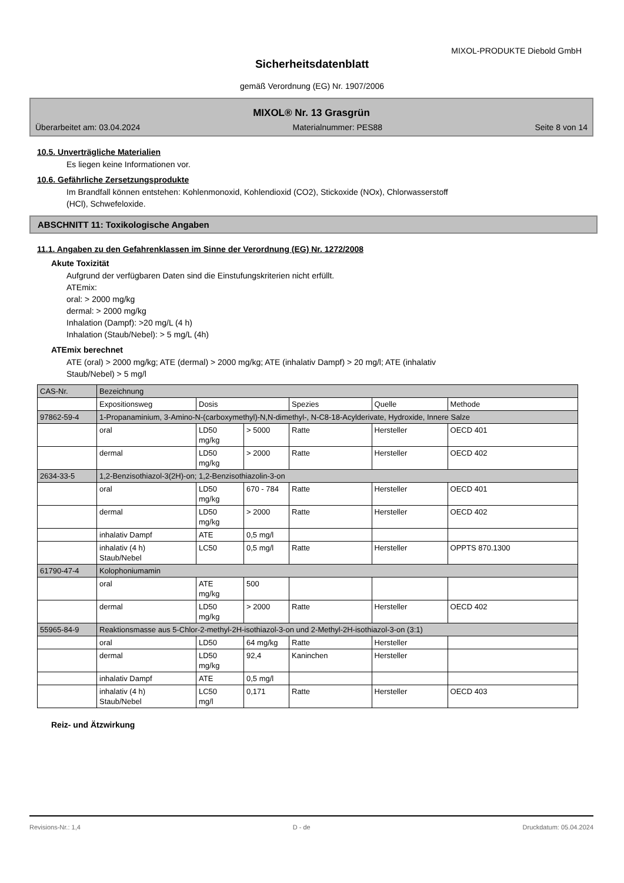MIXOL-PRODUKTE Diebold GmbH
Sicherheitsdatenblatt
gemäß Verordnung (EG) Nr. 1907/2006
MIXOL® Nr. 13 Grasgrün
Überarbeitet am: 03.04.2024 Materialnummer: PES88 Seite 8 von 14
10.5. Unverträgliche Materialien
Es liegen keine Informationen vor.
10.6. Gefährliche Zersetzungsprodukte
Im Brandfall können entstehen: Kohlenmonoxid, Kohlendioxid (CO2), Stickoxide (NOx), Chlorwasserstoff
(HCl), Schwefeloxide.
ABSCHNITT 11: Toxikologische Angaben
11.1. Angaben zu den Gefahrenklassen im Sinne der Verordnung (EG) Nr. 1272/2008
Akute Toxizität
Aufgrund der verfügbaren Daten sind die Einstufungskriterien nicht erfüllt.
ATEmix:
oral: > 2000 mg/kg
dermal: > 2000 mg/kg
Inhalation (Dampf): >20 mg/L (4 h)
Inhalation (Staub/Nebel): > 5 mg/L (4h)
ATEmix berechnet
ATE (oral) > 2000 mg/kg; ATE (dermal) > 2000 mg/kg; ATE (inhalativ Dampf) > 20 mg/l; ATE (inhalativ
Staub/Nebel) > 5 mg/l
| CAS-Nr. | Bezeichnung | | | | | |
| | Expositionsweg | Dosis | | Spezies | Quelle | Methode |
| 97862-59-4 | 1-Propanaminium, 3-Amino-N-(carboxymethyl)-N,N-dimethyl-, N-C8-18-Acylderivate, Hydroxide, Innere Salze | | | | | |
| | oral | LD50 mg/kg | > 5000 | Ratte | Hersteller | OECD 401 |
| | dermal | LD50 mg/kg | > 2000 | Ratte | Hersteller | OECD 402 |
| 2634-33-5 | 1,2-Benzisothiazol-3(2H)-on; 1,2-Benzisothiazolin-3-on | | | | | |
| | oral | LD50 mg/kg | 670 - 784 | Ratte | Hersteller | OECD 401 |
| | dermal | LD50 mg/kg | > 2000 | Ratte | Hersteller | OECD 402 |
| | inhalativ Dampf | ATE | 0,5 mg/l | | | |
| | inhalativ (4 h) Staub/Nebel | LC50 | 0,5 mg/l | Ratte | Hersteller | OPPTS 870.1300 |
| 61790-47-4 | Kolophoniumamin | | | | | |
| | oral | ATE mg/kg | 500 | | | |
| | dermal | LD50 mg/kg | > 2000 | Ratte | Hersteller | OECD 402 |
| 55965-84-9 | Reaktionsmasse aus 5-Chlor-2-methyl-2H-isothiazol-3-on und 2-Methyl-2H-isothiazol-3-on (3:1) | | | | | |
| | oral | LD50 | 64 mg/kg | Ratte | Hersteller | |
| | dermal | LD50 mg/kg | 92,4 | Kaninchen | Hersteller | |
| | inhalativ Dampf | ATE | 0,5 mg/l | | | |
| | inhalativ (4 h) Staub/Nebel | LC50 mg/l | 0,171 | Ratte | Hersteller | OECD 403 |
Reiz- und Ätzwirkung
Revisions-Nr.: 1,4 D - de Druckdatum: 05.04.2024